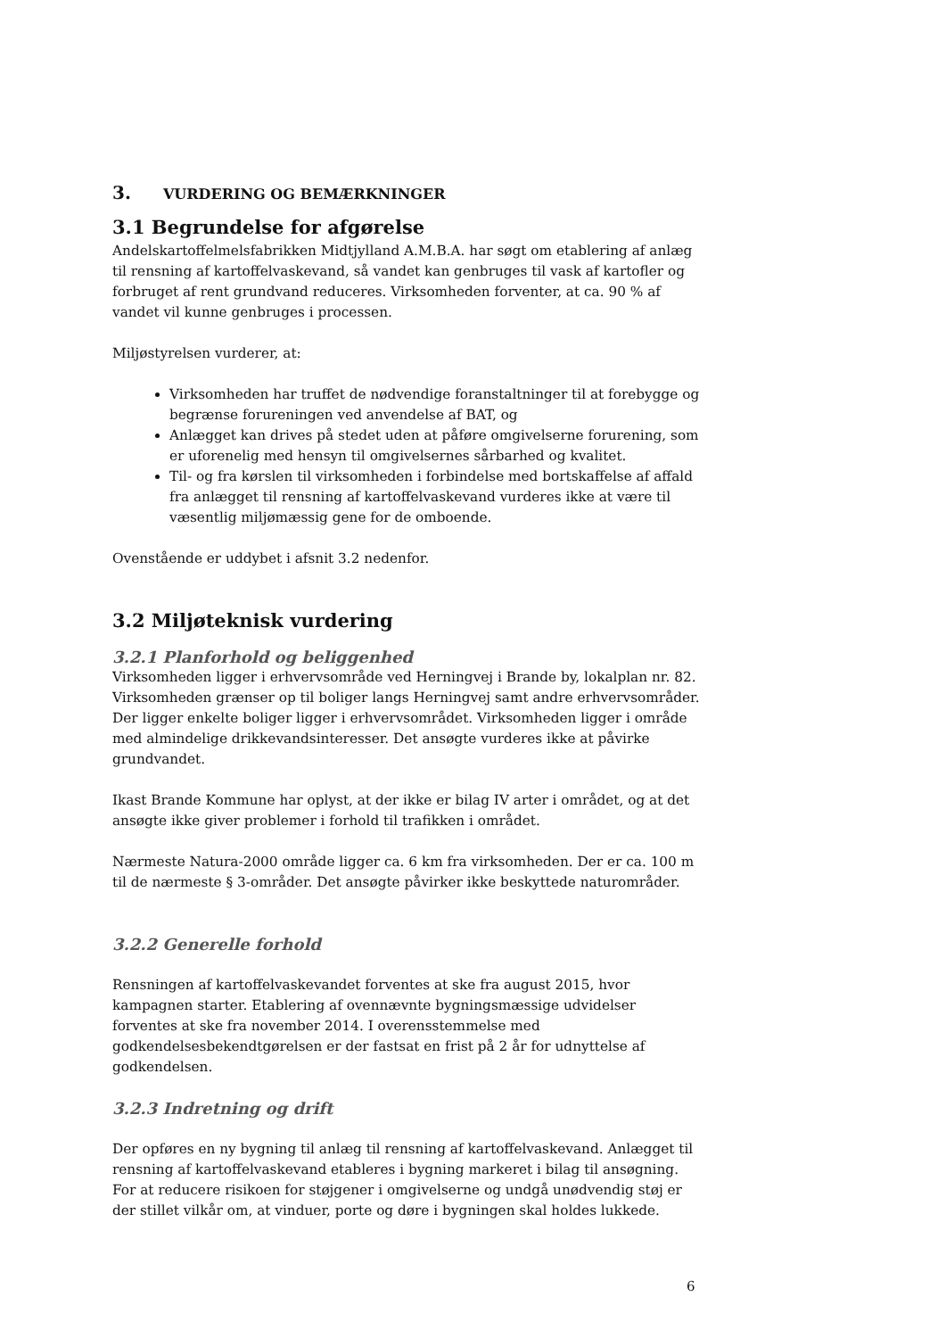3. VURDERING OG BEMÆRKNINGER
3.1 Begrundelse for afgørelse
Andelskartoffelmelsfabrikken Midtjylland A.M.B.A. har søgt om etablering af anlæg til rensning af kartoffelvaskevand, så vandet kan genbruges til vask af kartofler og forbruget af rent grundvand reduceres. Virksomheden forventer, at ca. 90 % af vandet vil kunne genbruges i processen.
Miljøstyrelsen vurderer, at:
Virksomheden har truffet de nødvendige foranstaltninger til at forebygge og begrænse forureningen ved anvendelse af BAT, og
Anlægget kan drives på stedet uden at påføre omgivelserne forurening, som er uforenelig med hensyn til omgivelsernes sårbarhed og kvalitet.
Til- og fra kørslen til virksomheden i forbindelse med bortskaffelse af affald fra anlægget til rensning af kartoffelvaskevand vurderes ikke at være til væsentlig miljømæssig gene for de omboende.
Ovenstående er uddybet i afsnit 3.2 nedenfor.
3.2 Miljøteknisk vurdering
3.2.1 Planforhold og beliggenhed
Virksomheden ligger i erhvervsområde ved Herningvej i Brande by, lokalplan nr. 82. Virksomheden grænser op til boliger langs Herningvej samt andre erhvervsområder. Der ligger enkelte boliger ligger i erhvervsområdet. Virksomheden ligger i område med almindelige drikkevandsinteresser. Det ansøgte vurderes ikke at påvirke grundvandet.
Ikast Brande Kommune har oplyst, at der ikke er bilag IV arter i området, og at det ansøgte ikke giver problemer i forhold til trafikken i området.
Nærmeste Natura-2000 område ligger ca. 6 km fra virksomheden. Der er ca. 100 m til de nærmeste § 3-områder. Det ansøgte påvirker ikke beskyttede naturområder.
3.2.2 Generelle forhold
Rensningen af kartoffelvaskevandet forventes at ske fra august 2015, hvor kampagnen starter. Etablering af ovennævnte bygningsmæssige udvidelser forventes at ske fra november 2014. I overensstemmelse med godkendelsesbekendtgørelsen er der fastsat en frist på 2 år for udnyttelse af godkendelsen.
3.2.3 Indretning og drift
Der opføres en ny bygning til anlæg til rensning af kartoffelvaskevand. Anlægget til rensning af kartoffelvaskevand etableres i bygning markeret i bilag til ansøgning. For at reducere risikoen for støjgener i omgivelserne og undgå unødvendig støj er der stillet vilkår om, at vinduer, porte og døre i bygningen skal holdes lukkede.
6